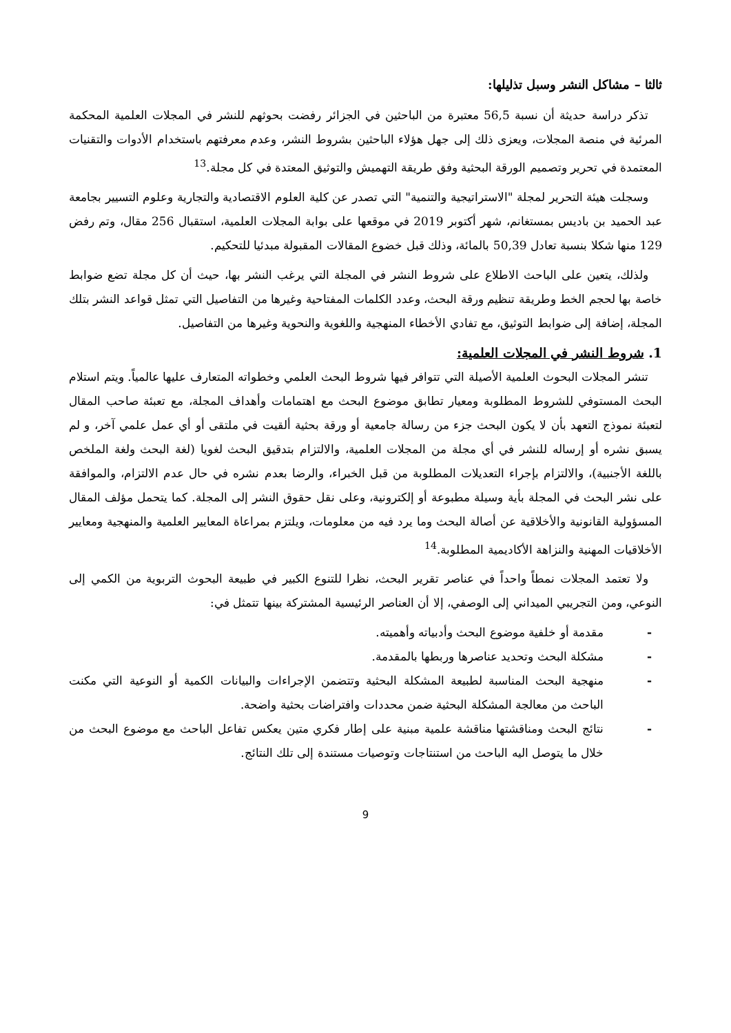ثالثا – مشاكل النشر وسبل تذليلها:
تذكر دراسة حديثة أن نسبة 56,5 معتبرة من الباحثين في الجزائر رفضت بحوثهم للنشر في المجلات العلمية المحكمة المرئية في منصة المجلات، ويعزى ذلك إلى جهل هؤلاء الباحثين بشروط النشر، وعدم معرفتهم باستخدام الأدوات والتقنيات المعتمدة في تحرير وتصميم الورقة البحثية وفق طريقة التهميش والتوثيق المعتدة في كل مجلة.<sup>13</sup>
وسجلت هيئة التحرير لمجلة "الاستراتيجية والتنمية" التي تصدر عن كلية العلوم الاقتصادية والتجارية وعلوم التسيير بجامعة عبد الحميد بن باديس بمستغانم، شهر أكتوبر 2019 في موقعها على بوابة المجلات العلمية، استقبال 256 مقال، وتم رفض 129 منها شكلا بنسبة تعادل 50,39 بالمائة، وذلك قبل خضوع المقالات المقبولة مبدئيا للتحكيم.
ولذلك، يتعين على الباحث الاطلاع على شروط النشر في المجلة التي يرغب النشر بها، حيث أن كل مجلة تضع ضوابط خاصة بها لحجم الخط وطريقة تنظيم ورقة البحث، وعدد الكلمات المفتاحية وغيرها من التفاصيل التي تمثل قواعد النشر بتلك المجلة، إضافة إلى ضوابط التوثيق، مع تفادي الأخطاء المنهجية واللغوية والنحوية وغيرها من التفاصيل.
1. شروط النشر في المجلات العلمية:
تنشر المجلات البحوث العلمية الأصيلة التي تتوافر فيها شروط البحث العلمي وخطواته المتعارف عليها عالمياً. ويتم استلام البحث المستوفي للشروط المطلوبة ومعيار تطابق موضوع البحث مع اهتمامات وأهداف المجلة، مع تعبئة صاحب المقال لتعبئة نموذج التعهد بأن لا يكون البحث جزء من رسالة جامعية أو ورقة بحثية ألقيت في ملتقى أو أي عمل علمي آخر، و لم يسبق نشره أو إرساله للنشر في أي مجلة من المجلات العلمية، والالتزام بتدقيق البحث لغويا (لغة البحث ولغة الملخص باللغة الأجنبية)، والالتزام بإجراء التعديلات المطلوبة من قبل الخبراء، والرضا بعدم نشره في حال عدم الالتزام، والموافقة على نشر البحث في المجلة بأية وسيلة مطبوعة أو إلكترونية، وعلى نقل حقوق النشر إلى المجلة. كما يتحمل مؤلف المقال المسؤولية القانونية والأخلاقية عن أصالة البحث وما يرد فيه من معلومات، ويلتزم بمراعاة المعايير العلمية والمنهجية ومعايير الأخلاقيات المهنية والنزاهة الأكاديمية المطلوبة.<sup>14</sup>
ولا تعتمد المجلات نمطاً واحداً في عناصر تقرير البحث، نظرا للتنوع الكبير في طبيعة البحوث التربوية من الكمي إلى النوعي، ومن التجريبي الميداني إلى الوصفي، إلا أن العناصر الرئيسية المشتركة بينها تتمثل في:
- مقدمة أو خلفية موضوع البحث وأدبياته وأهميته.
- مشكلة البحث وتحديد عناصرها وربطها بالمقدمة.
- منهجية البحث المناسبة لطبيعة المشكلة البحثية وتتضمن الإجراءات والبيانات الكمية أو النوعية التي مكنت الباحث من معالجة المشكلة البحثية ضمن محددات وافتراضات بحثية واضحة.
- نتائج البحث ومناقشتها مناقشة علمية مبنية على إطار فكري متين يعكس تفاعل الباحث مع موضوع البحث من خلال ما يتوصل اليه الباحث من استنتاجات وتوصيات مستندة إلى تلك النتائج.
9